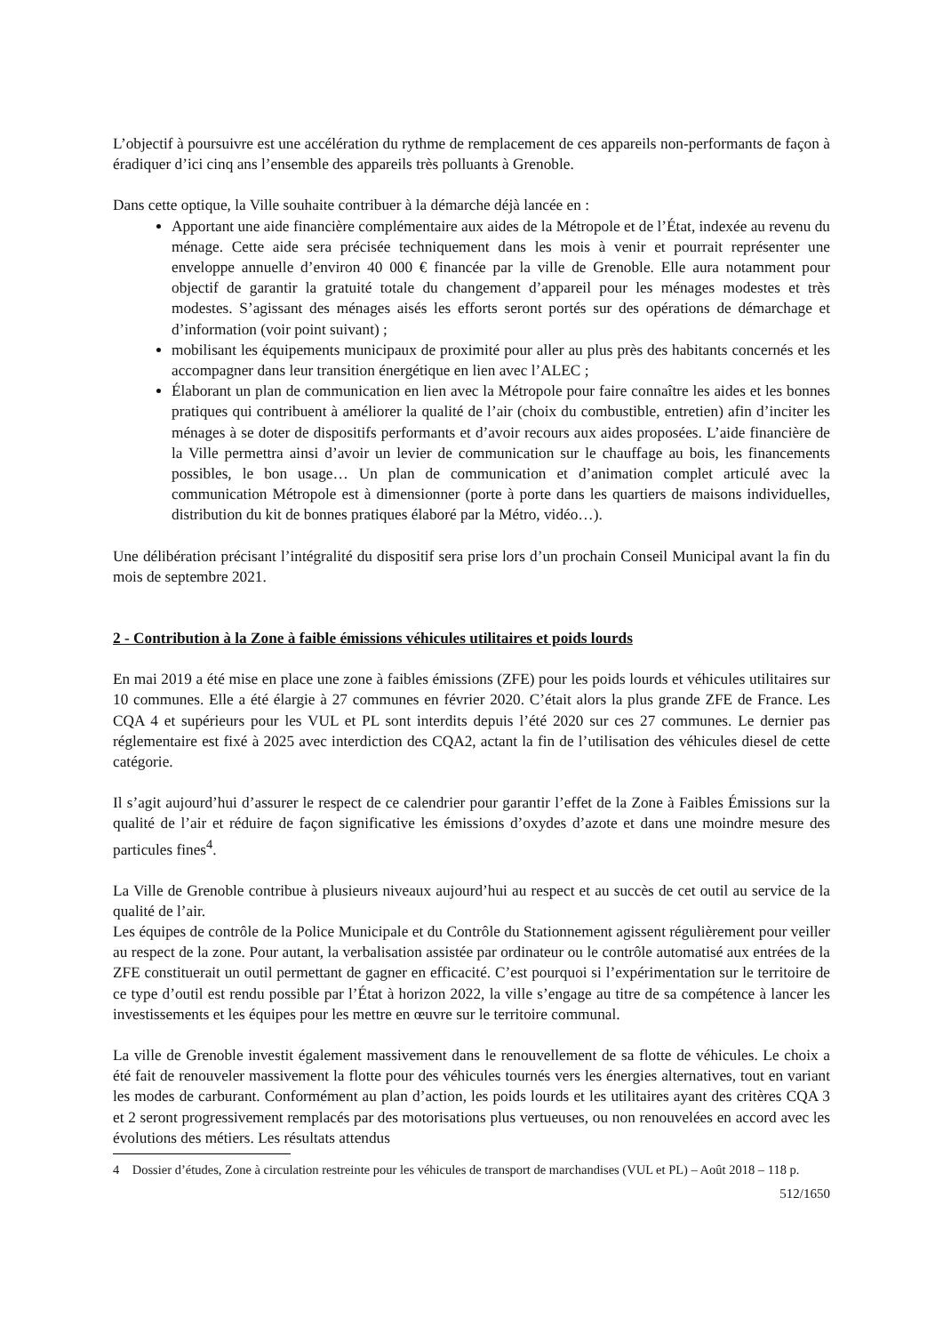L’objectif à poursuivre est une accélération du rythme de remplacement de ces appareils non-performants de façon à éradiquer d’ici cinq ans l’ensemble des appareils très polluants à Grenoble.
Dans cette optique, la Ville souhaite contribuer à la démarche déjà lancée en :
Apportant une aide financière complémentaire aux aides de la Métropole et de l’État, indexée au revenu du ménage. Cette aide sera précisée techniquement dans les mois à venir et pourrait représenter une enveloppe annuelle d’environ 40 000 € financée par la ville de Grenoble. Elle aura notamment pour objectif de garantir la gratuité totale du changement d’appareil pour les ménages modestes et très modestes. S’agissant des ménages aisés les efforts seront portés sur des opérations de démarchage et d’information (voir point suivant) ;
mobilisant les équipements municipaux de proximité pour aller au plus près des habitants concernés et les accompagner dans leur transition énergétique en lien avec l’ALEC ;
Élaborant un plan de communication en lien avec la Métropole pour faire connaître les aides et les bonnes pratiques qui contribuent à améliorer la qualité de l’air (choix du combustible, entretien) afin d’inciter les ménages à se doter de dispositifs performants et d’avoir recours aux aides proposées. L’aide financière de la Ville permettra ainsi d’avoir un levier de communication sur le chauffage au bois, les financements possibles, le bon usage… Un plan de communication et d’animation complet articulé avec la communication Métropole est à dimensionner (porte à porte dans les quartiers de maisons individuelles, distribution du kit de bonnes pratiques élaboré par la Métro, vidéo…).
Une délibération précisant l’intégralité du dispositif sera prise lors d’un prochain Conseil Municipal avant la fin du mois de septembre 2021.
2 - Contribution à la Zone à faible émissions véhicules utilitaires et poids lourds
En mai 2019 a été mise en place une zone à faibles émissions (ZFE) pour les poids lourds et véhicules utilitaires sur 10 communes. Elle a été élargie à 27 communes en février 2020. C’était alors la plus grande ZFE de France. Les CQA 4 et supérieurs pour les VUL et PL sont interdits depuis l’été 2020 sur ces 27 communes. Le dernier pas réglementaire est fixé à 2025 avec interdiction des CQA2, actant la fin de l’utilisation des véhicules diesel de cette catégorie.
Il s’agit aujourd’hui d’assurer le respect de ce calendrier pour garantir l’effet de la Zone à Faibles Émissions sur la qualité de l’air et réduire de façon significative les émissions d’oxydes d’azote et dans une moindre mesure des particules fines<sup>4</sup>.
La Ville de Grenoble contribue à plusieurs niveaux aujourd’hui au respect et au succès de cet outil au service de la qualité de l’air.
Les équipes de contrôle de la Police Municipale et du Contrôle du Stationnement agissent régulièrement pour veiller au respect de la zone. Pour autant, la verbalisation assistée par ordinateur ou le contrôle automatisé aux entrées de la ZFE constituerait un outil permettant de gagner en efficacité. C’est pourquoi si l’expérimentation sur le territoire de ce type d’outil est rendu possible par l’État à horizon 2022, la ville s’engage au titre de sa compétence à lancer les investissements et les équipes pour les mettre en œuvre sur le territoire communal.
La ville de Grenoble investit également massivement dans le renouvellement de sa flotte de véhicules. Le choix a été fait de renouveler massivement la flotte pour des véhicules tournés vers les énergies alternatives, tout en variant les modes de carburant. Conformément au plan d’action, les poids lourds et les utilitaires ayant des critères CQA 3 et 2 seront progressivement remplacés par des motorisations plus vertueuses, ou non renouvelées en accord avec les évolutions des métiers. Les résultats attendus
4 Dossier d’études, Zone à circulation restreinte pour les véhicules de transport de marchandises (VUL et PL) – Août 2018 – 118 p.
512/1650